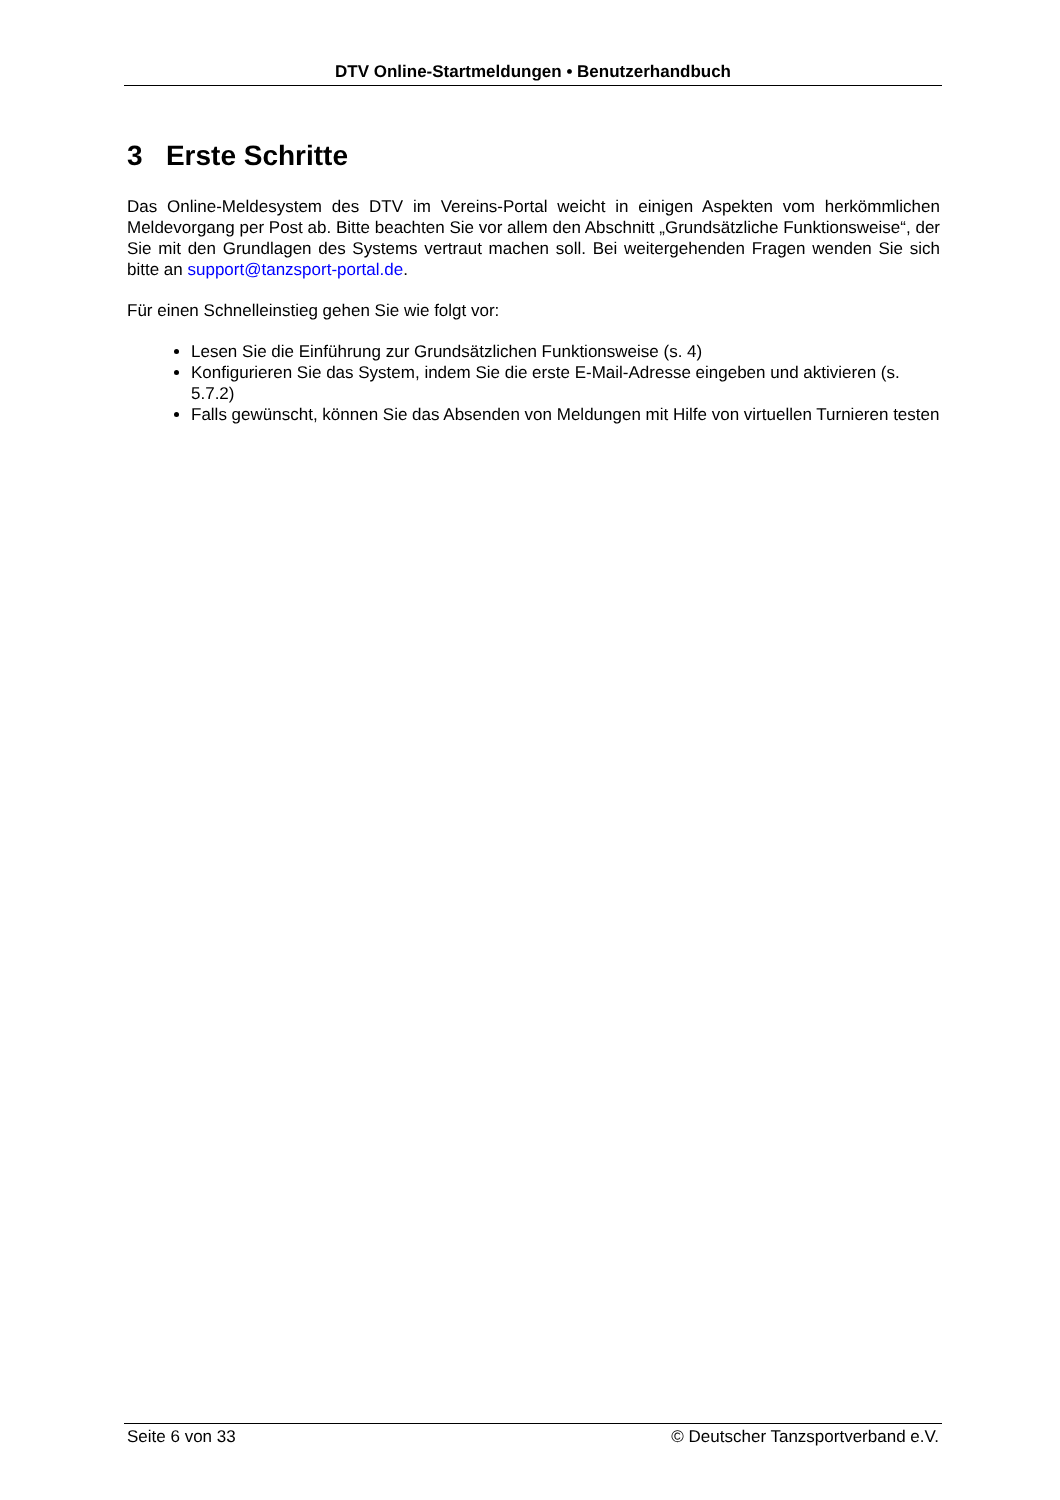DTV Online-Startmeldungen • Benutzerhandbuch
3 Erste Schritte
Das Online-Meldesystem des DTV im Vereins-Portal weicht in einigen Aspekten vom herkömmlichen Meldevorgang per Post ab. Bitte beachten Sie vor allem den Abschnitt „Grundsätzliche Funktionsweise“, der Sie mit den Grundlagen des Systems vertraut machen soll. Bei weitergehenden Fragen wenden Sie sich bitte an support@tanzsport-portal.de.
Für einen Schnelleinstieg gehen Sie wie folgt vor:
Lesen Sie die Einführung zur Grundsätzlichen Funktionsweise (s. 4)
Konfigurieren Sie das System, indem Sie die erste E-Mail-Adresse eingeben und aktivieren (s. 5.7.2)
Falls gewünscht, können Sie das Absenden von Meldungen mit Hilfe von virtuellen Turnieren testen
Seite 6 von 33 © Deutscher Tanzsportverband e.V.